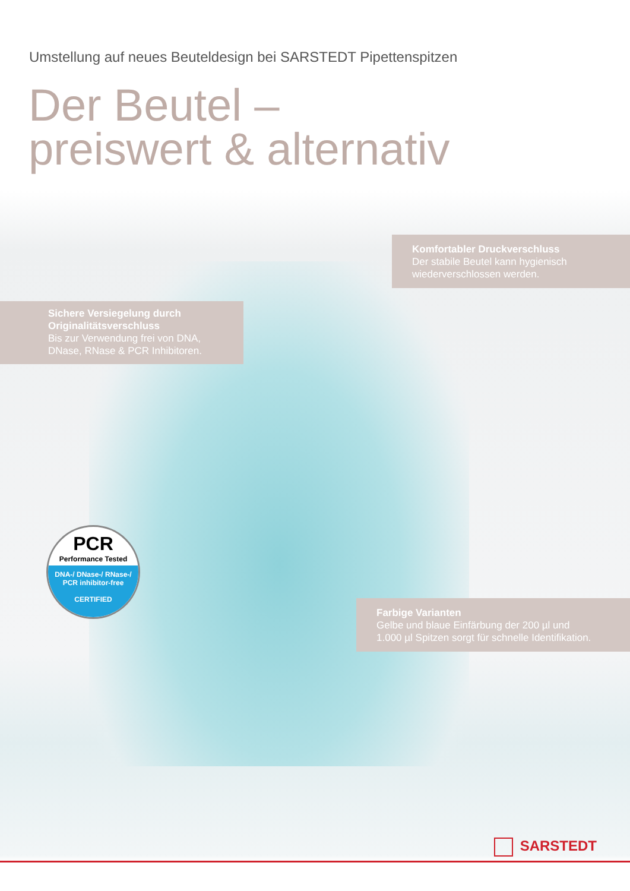Umstellung auf neues Beuteldesign bei SARSTEDT Pipettenspitzen
Der Beutel –
preiswert & alternativ
Komfortabler Druckverschluss
Der stabile Beutel kann hygienisch
wiederverschlossen werden.
Sichere Versiegelung durch
Originalitätsverschluss
Bis zur Verwendung frei von DNA,
DNase, RNase & PCR Inhibitoren.
PCR
Performance Tested
DNA-/ DNase-/ RNase-/
PCR inhibitor-free
CERTIFIED
Farbige Varianten
Gelbe und blaue Einfärbung der 200 µl und
1.000 µl Spitzen sorgt für schnelle Identifikation.
SARSTEDT